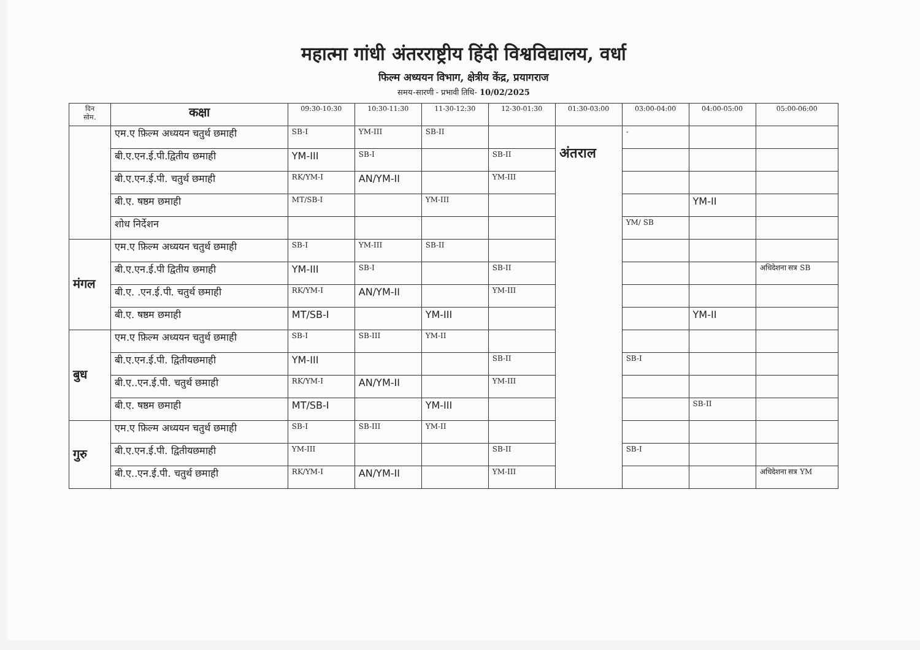महात्मा गांधी अंतरराष्ट्रीय हिंदी विश्वविद्यालय, वर्धा
फिल्म अध्ययन विभाग, क्षेत्रीय केंद्र, प्रयागराज
समय-सारणी - प्रभावी तिथि- 10/02/2025
| दिन सोम. | कक्षा | 09:30-10:30 | 10:30-11:30 | 11-30-12:30 | 12-30-01:30 | 01:30-03:00 | 03:00-04:00 | 04:00-05:00 | 05:00-06:00 |
| --- | --- | --- | --- | --- | --- | --- | --- | --- | --- |
| | एम.ए फ़िल्म अध्ययन चतुर्थ छमाही | SB-I | YM-III | SB-II | | अंतराल | - | | |
| | बी.ए.एन.ई.पी.द्वितीय छमाही | YM-III | SB-I | | SB-II | | | | |
| | बी.ए.एन.ई.पी. चतुर्थ छमाही | RK/YM-I | AN/YM-II | | YM-III | | | | |
| | बी.ए. षष्ठम छमाही | MT/SB-I | | YM-III | | | | YM-II | |
| | शोध निर्देशन | | | | | | YM/ SB | | |
| मंगल | एम.ए फ़िल्म अध्ययन चतुर्थ छमाही | SB-I | YM-III | SB-II | | | | | |
| | बी.ए.एन.ई.पी द्वितीय छमाही | YM-III | SB-I | | SB-II | | | | अधिदेशना सत्र SB |
| | बी.ए. .एन.ई.पी. चतुर्थ छमाही | RK/YM-I | AN/YM-II | | YM-III | | | | |
| | बी.ए. षष्ठम छमाही | MT/SB-I | | YM-III | | | | YM-II | |
| बुध | एम.ए फ़िल्म अध्ययन चतुर्थ छमाही | SB-I | SB-III | YM-II | | | | | |
| | बी.ए.एन.ई.पी. द्वितीयछमाही | YM-III | | | SB-II | | SB-I | | |
| | बी.ए..एन.ई.पी. चतुर्थ छमाही | RK/YM-I | AN/YM-II | | YM-III | | | | |
| | बी.ए. षष्ठम छमाही | MT/SB-I | | YM-III | | | | SB-II | |
| गुरु | एम.ए फ़िल्म अध्ययन चतुर्थ छमाही | SB-I | SB-III | YM-II | | | | | |
| | बी.ए.एन.ई.पी. द्वितीयछमाही | YM-III | | | SB-II | | SB-I | | |
| | बी.ए..एन.ई.पी. चतुर्थ छमाही | RK/YM-I | AN/YM-II | | YM-III | | | | अधिदेशना सत्र YM |